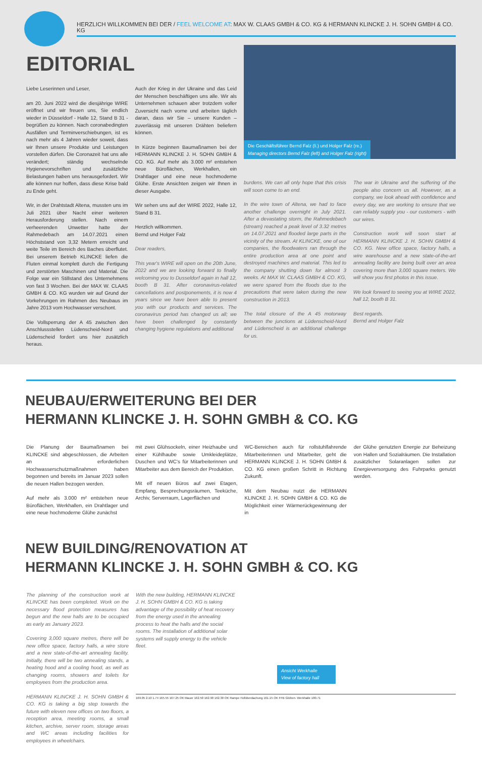HERZLICH WILLKOMMEN BEI DER / FEEL WELCOME AT: MAX W. CLAAS GMBH & CO. KG & HERMANN KLINCKE J. H. SOHN GMBH & CO. KG
EDITORIAL
Liebe Leserinnen und Leser,
am 20. Juni 2022 wird die diesjährige WIRE eröffnet und wir freuen uns, Sie endlich wieder in Düsseldorf - Halle 12, Stand B 31 - begrüßen zu können. Nach coronabedingten Ausfällen und Terminverschiebungen, ist es nach mehr als 4 Jahren wieder soweit, dass wir Ihnen unsere Produkte und Leistungen vorstellen dürfen. Die Coronazeit hat uns alle verändert; ständig wechselnde Hygienevorschriften und zusätzliche Belastungen haben uns herausgefordert. Wir alle können nur hoffen, dass diese Krise bald zu Ende geht.
Wir, in der Drahtstadt Altena, mussten uns im Juli 2021 über Nacht einer weiteren Herausforderung stellen. Nach einem verheerenden Unwetter hatte der Rahmedebach am 14.07.2021 einen Höchststand von 3,32 Metern erreicht und weite Teile im Bereich des Baches überflutet. Bei unserem Betrieb KLINCKE liefen die Fluten einmal komplett durch die Fertigung und zerstörten Maschinen und Material. Die Folge war ein Stillstand des Unternehmens von fast 3 Wochen. Bei der MAX W. CLAAS GMBH & CO. KG wurden wir auf Grund der Vorkehrungen im Rahmen des Neubaus im Jahre 2013 vom Hochwasser verschont.
Die Vollsperrung der A 45 zwischen den Anschlussstellen Lüdenscheid-Nord und Lüdenscheid fordert uns hier zusätzlich heraus.
Auch der Krieg in der Ukraine und das Leid der Menschen beschäftigen uns alle. Wir als Unternehmen schauen aber trotzdem voller Zuversicht nach vorne und arbeiten täglich daran, dass wir Sie – unsere Kunden – zuverlässig mit unseren Drähten beliefern können.
In Kürze beginnen Baumaßnamen bei der HERMANN KLINCKE J. H. SOHN GMBH & CO. KG. Auf mehr als 3.000 m² entstehen neue Büroflächen, Werkhallen, ein Drahtlager und eine neue hochmoderne Glühe. Erste Ansichten zeigen wir Ihnen in dieser Ausgabe.
Wir sehen uns auf der WIRE 2022, Halle 12, Stand B 31.
Herzlich willkommen.
Bernd und Holger Falz
Dear readers,
This year's WIRE will open on the 20th June, 2022 and we are looking forward to finally welcoming you to Dusseldorf again in hall 12, booth B 31. After coronavirus-related cancellations and postponements, it is now 4 years since we have been able to present you with our products and services. The coronavirus period has changed us all; we have been challenged by constantly changing hygiene regulations and additional
Die Geschäftsführer Bernd Falz (li.) und Holger Falz (re.)
Managing directors Bernd Falz (left) and Holger Falz (right)
burdens. We can all only hope that this crisis will soon come to an end.
In the wire town of Altena, we had to face another challenge overnight in July 2021. After a devastating storm, the Rahmedebach (stream) reached a peak level of 3.32 metres on 14.07.2021 and flooded large parts in the vicinity of the stream. At KLINCKE, one of our companies, the floodwaters ran through the entire production area at one point and destroyed machines and material. This led to the company shutting down for almost 3 weeks. At MAX W. CLAAS GMBH & CO. KG, we were spared from the floods due to the precautions that were taken during the new construction in 2013.
The total closure of the A 45 motorway between the junctions at Lüdenscheid-Nord and Lüdenscheid is an additional challenge for us.
The war in Ukraine and the suffering of the people also concern us all. However, as a company, we look ahead with confidence and every day, we are working to ensure that we can reliably supply you - our customers - with our wires.
Construction work will soon start at HERMANN KLINCKE J. H. SOHN GMBH & CO. KG. New office space, factory halls, a wire warehouse and a new state-of-the-art annealing facility are being built over an area covering more than 3,000 square meters. We will show you first photos in this issue.
We look forward to seeing you at WIRE 2022, hall 12, booth B 31.
Best regards.
Bernd and Holger Falz
NEUBAU/ERWEITERUNG BEI DER
HERMANN KLINCKE J. H. SOHN GMBH & CO. KG
Die Planung der Baumaßnamen bei KLINCKE sind abgeschlossen, die Arbeiten an erforderlichen Hochwasserschutzmaßnahmen haben begonnen und bereits im Januar 2023 sollen die neuen Hallen bezogen werden.
Auf mehr als 3.000 m² entstehen neue Büroflächen, Werkhallen, ein Drahtlager und eine neue hochmoderne Glühe zunächst
mit zwei Glühsockeln, einer Heizhaube und einer Kühlhaube sowie Umkleideplätze, Duschen und WC's für Mitarbeiterinnen und Mitarbeiter aus dem Bereich der Produktion.
Mit elf neuen Büros auf zwei Etagen, Empfang, Besprechungsräumen, Teeküche, Archiv, Serverraum, Lagerflächen und
WC-Bereichen auch für rollstuhlfahrende Mitarbeiterinnen und Mitarbeiter, geht die HERMANN KLINCKE J. H. SOHN GMBH & CO. KG einen großen Schritt in Richtung Zukunft.
Mit dem Neubau nutzt die HERMANN KLINCKE J. H. SOHN GMBH & CO. KG die Möglichkeit einer Wärmerückgewinnung der in
der Glühe genutzten Energie zur Beheizung von Hallen und Sozialräumen. Die Installation zusätzlicher Solaranlagen sollen zur Energieversorgung des Fuhrparks genutzt werden.
NEW BUILDING/RENOVATION AT
HERMANN KLINCKE J. H. SOHN GMBH & CO. KG
The planning of the construction work at KLINCKE has been completed. Work on the necessary flood protection measures has begun and the new halls are to be occupied as early as January 2023.
Covering 3,000 square metres, there will be new office space, factory halls, a wire store and a new state-of-the-art annealing facility. Initially, there will be two annealing stands, a heating hood and a cooling hood, as well as changing rooms, showers and toilets for employees from the production area.
HERMANN KLINCKE J. H. SOHN GMBH & CO. KG is taking a big step towards the future with eleven new offices on two floors, a reception area, meeting rooms, a small kitchen, archive, server room, storage areas and WC areas including facilities for employees in wheelchairs.
With the new building, HERMANN KLINCKE J. H. SOHN GMBH & CO. KG is taking advantage of the possibility of heat recovery from the energy used in the annealing process to heat the halls and the social rooms. The installation of additional solar systems will supply energy to the vehicle fleet.
Ansicht Werkhalle
View of factory hall
169.05 2.10 1.74 165.55 167.25 OK Mauer 162.50 162.90 162.30 OK Rampe Hofüberdachung 161.15 OK FFB Glühen- Werkhalle 180.71